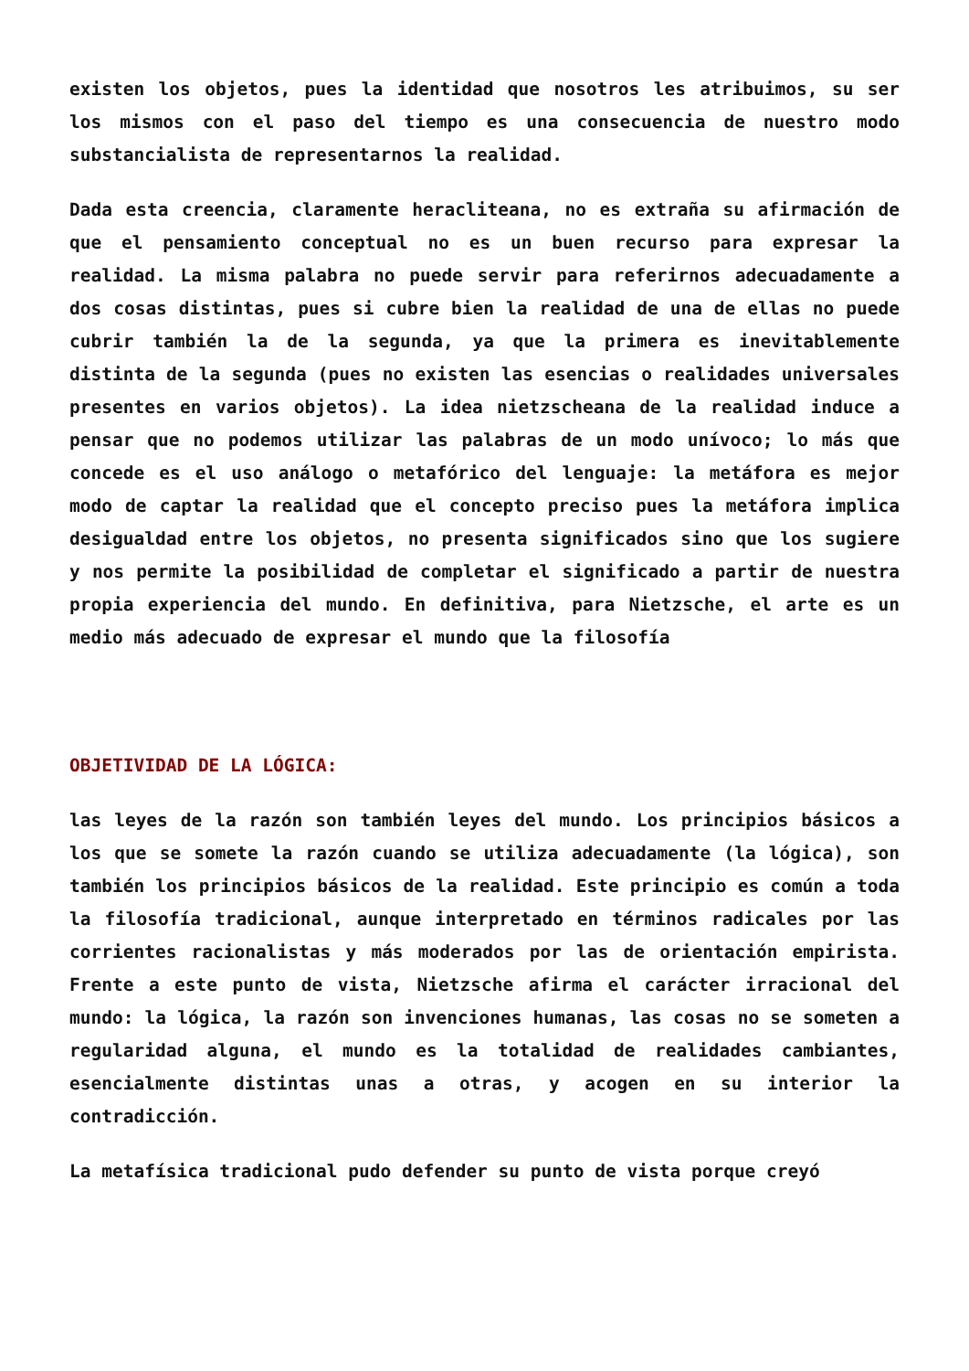existen los objetos, pues la identidad que nosotros les atribuimos, su ser los mismos con el paso del tiempo es una consecuencia de nuestro modo substancialista de representarnos la realidad.
Dada esta creencia, claramente heracliteana, no es extraña su afirmación de que el pensamiento conceptual no es un buen recurso para expresar la realidad. La misma palabra no puede servir para referirnos adecuadamente a dos cosas distintas, pues si cubre bien la realidad de una de ellas no puede cubrir también la de la segunda, ya que la primera es inevitablemente distinta de la segunda (pues no existen las esencias o realidades universales presentes en varios objetos). La idea nietzscheana de la realidad induce a pensar que no podemos utilizar las palabras de un modo unívoco; lo más que concede es el uso análogo o metafórico del lenguaje: la metáfora es mejor modo de captar la realidad que el concepto preciso pues la metáfora implica desigualdad entre los objetos, no presenta significados sino que los sugiere y nos permite la posibilidad de completar el significado a partir de nuestra propia experiencia del mundo. En definitiva, para Nietzsche, el arte es un medio más adecuado de expresar el mundo que la filosofía
OBJETIVIDAD DE LA LÓGICA:
las leyes de la razón son también leyes del mundo. Los principios básicos a los que se somete la razón cuando se utiliza adecuadamente (la lógica), son también los principios básicos de la realidad. Este principio es común a toda la filosofía tradicional, aunque interpretado en términos radicales por las corrientes racionalistas y más moderados por las de orientación empirista. Frente a este punto de vista, Nietzsche afirma el carácter irracional del mundo: la lógica, la razón son invenciones humanas, las cosas no se someten a regularidad alguna, el mundo es la totalidad de realidades cambiantes, esencialmente distintas unas a otras, y acogen en su interior la contradicción.
La metafísica tradicional pudo defender su punto de vista porque creyó